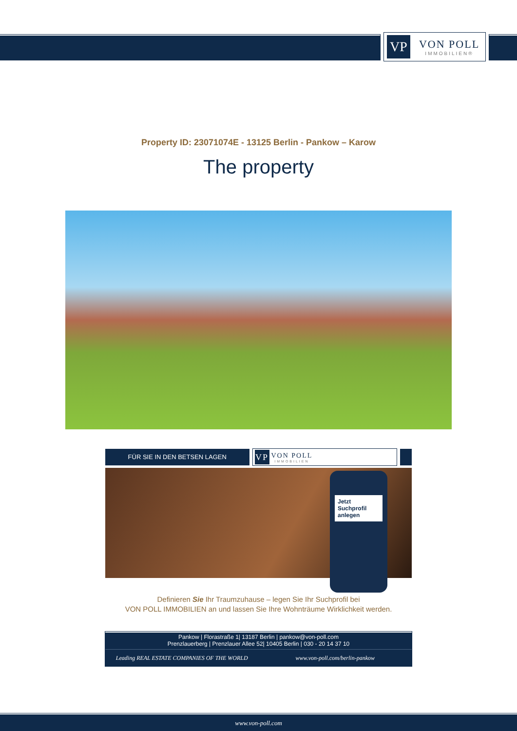VP
VON POLL
IMMOBILIEN®
Property ID: 23071074E - 13125 Berlin - Pankow – Karow
The property
FÜR SIE IN DEN BETSEN LAGEN
VP VON POLL
IMMOBILIEN
Jetzt Suchprofil anlegen
Definieren Sie Ihr Traumzuhause – legen Sie Ihr Suchprofil bei
VON POLL IMMOBILIEN an und lassen Sie Ihre Wohnträume Wirklichkeit werden.
Pankow | Florastraße 1| 13187 Berlin | pankow@von-poll.com
Prenzlauerberg | Prenzlauer Allee 52| 10405 Berlin | 030 - 20 14 37 10
Leading REAL ESTATE COMPANIES OF THE WORLD
www.von-poll.com/berlin-pankow
www.von-poll.com